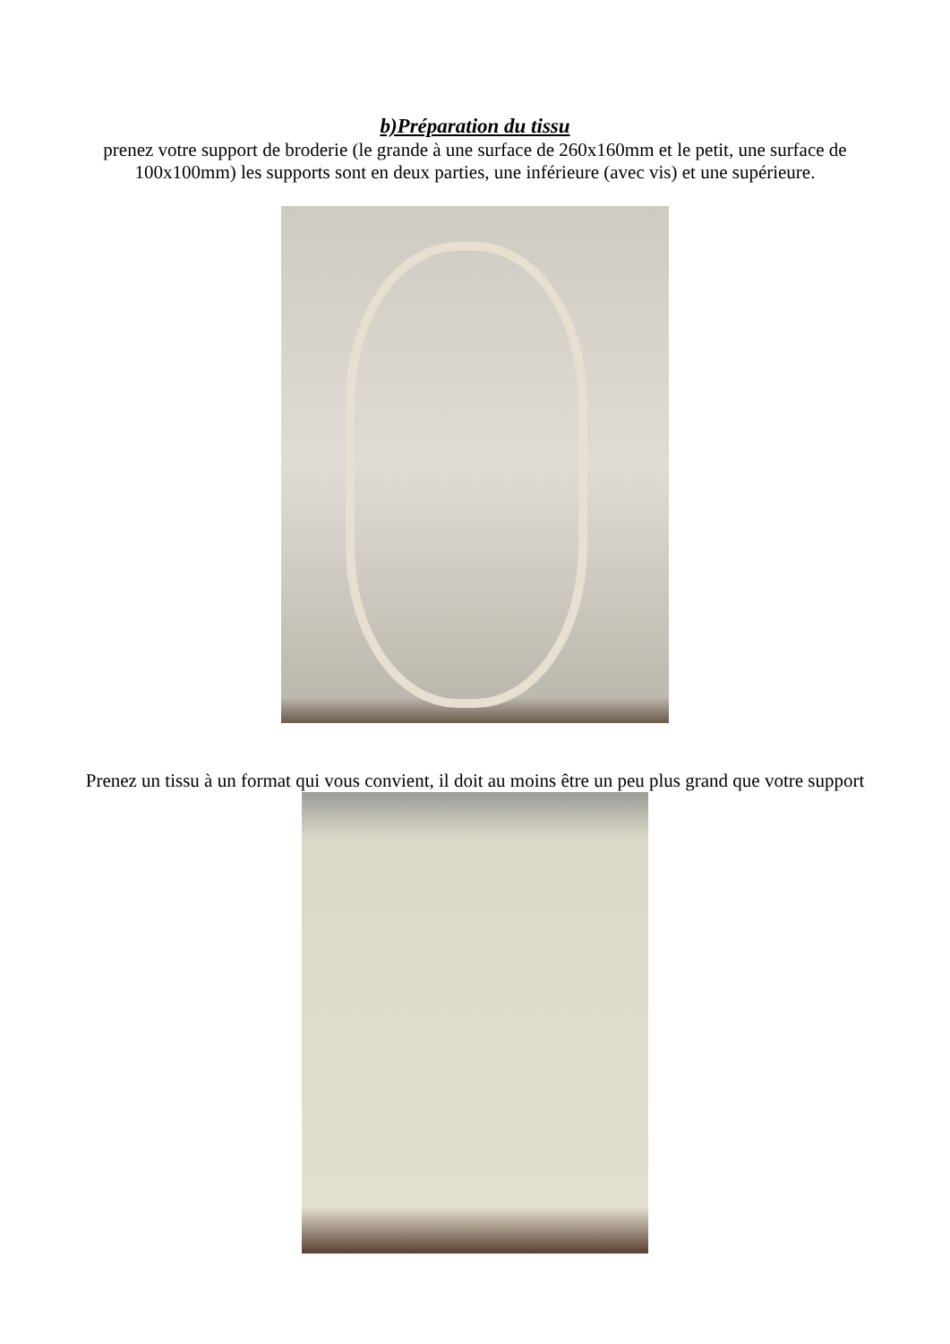b)Préparation du tissu
prenez votre support de broderie (le grande à une surface de 260x160mm et le petit, une surface de 100x100mm) les supports sont en deux parties, une inférieure (avec vis) et une supérieure.
Prenez un tissu à un format qui vous convient, il doit au moins être un peu plus grand que votre support